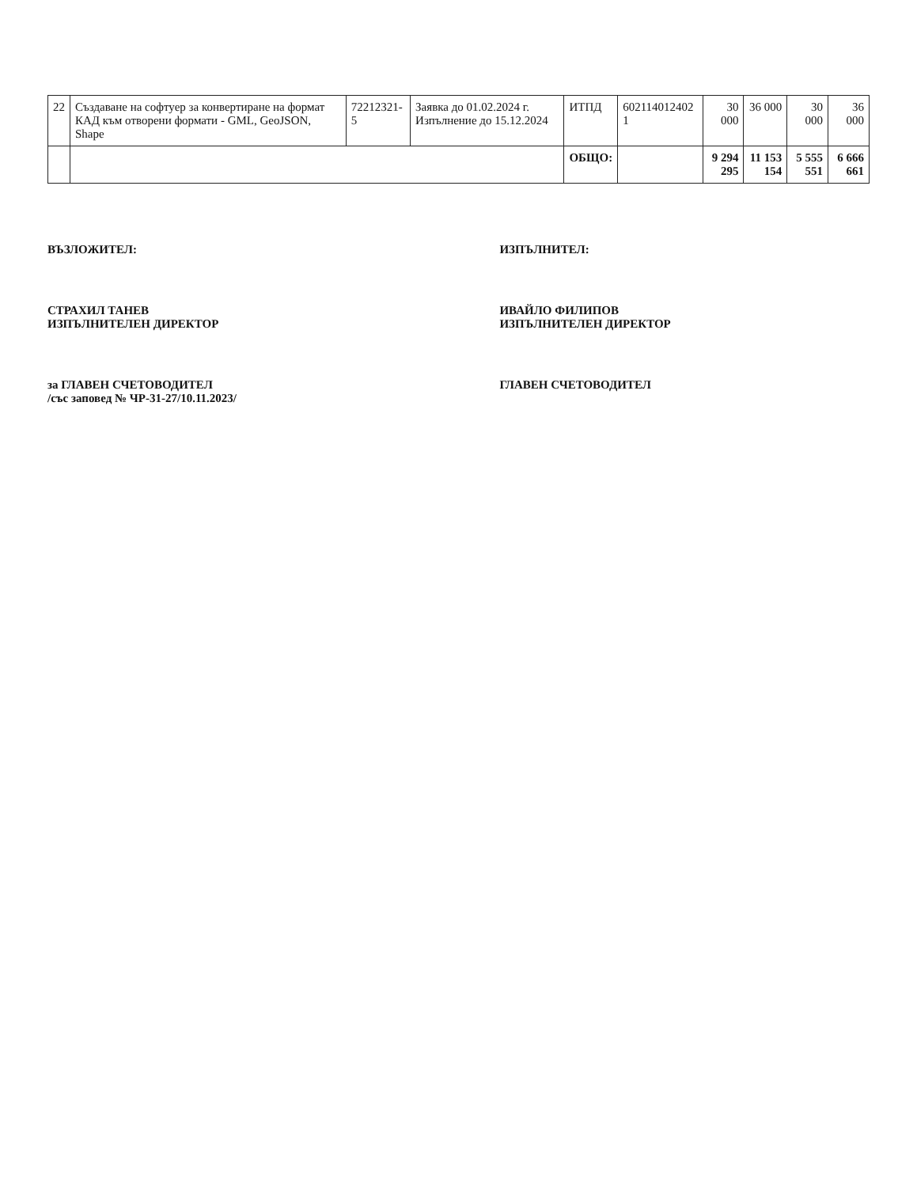| 22 | Създаване на софтуер за конвертиране на формат КАД към отворени формати - GML, GeoJSON, Shape | 72212321-5 | Заявка до 01.02.2024 г. Изпълнение до 15.12.2024 | ИТПД | 602114012402 1 | 30 000 | 36 000 | 30 000 | 36 000 |
| | | | | ОБЩО: | | 9 294 295 | 11 153 154 | 5 555 551 | 6 666 661 |
ВЪЗЛОЖИТЕЛ:
СТРАХИЛ ТАНЕВ
ИЗПЪЛНИТЕЛЕН ДИРЕКТОР
за ГЛАВЕН СЧЕТОВОДИТЕЛ
/със заповед № ЧР-31-27/10.11.2023/
ИЗПЪЛНИТЕЛ:
ИВАЙЛО ФИЛИПОВ
ИЗПЪЛНИТЕЛЕН ДИРЕКТОР
ГЛАВЕН СЧЕТОВОДИТЕЛ